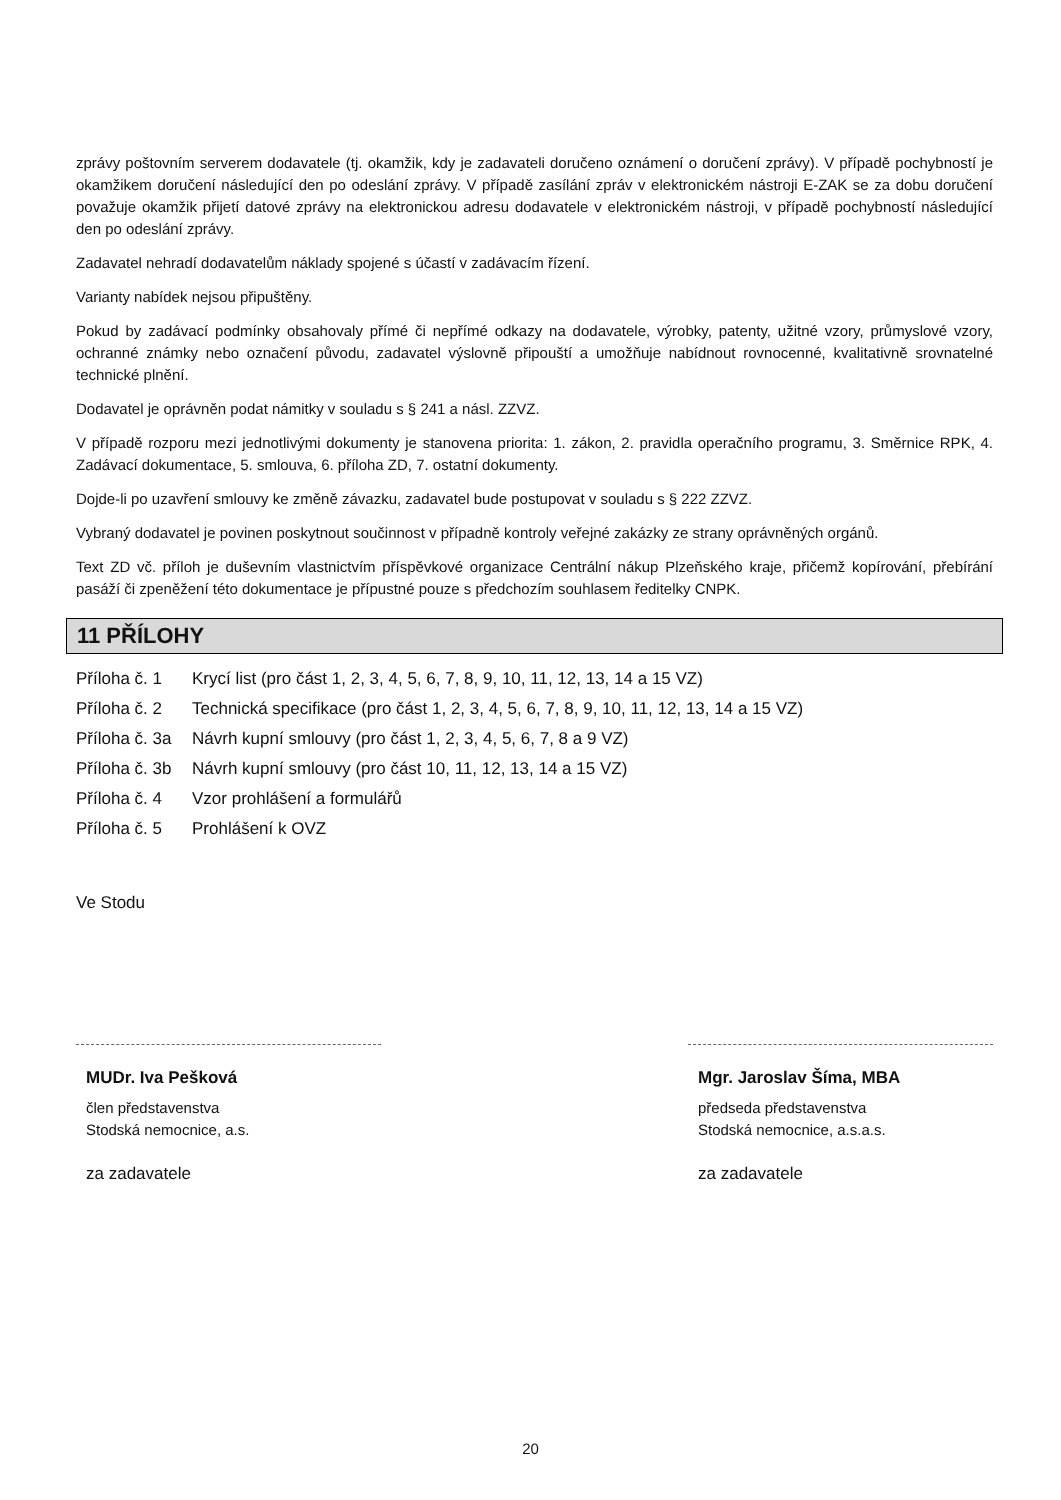zprávy poštovním serverem dodavatele (tj. okamžik, kdy je zadavateli doručeno oznámení o doručení zprávy). V případě pochybností je okamžikem doručení následující den po odeslání zprávy. V případě zasílání zpráv v elektronickém nástroji E-ZAK se za dobu doručení považuje okamžik přijetí datové zprávy na elektronickou adresu dodavatele v elektronickém nástroji, v případě pochybností následující den po odeslání zprávy.
Zadavatel nehradí dodavatelům náklady spojené s účastí v zadávacím řízení.
Varianty nabídek nejsou připuštěny.
Pokud by zadávací podmínky obsahovaly přímé či nepřímé odkazy na dodavatele, výrobky, patenty, užitné vzory, průmyslové vzory, ochranné známky nebo označení původu, zadavatel výslovně připouští a umožňuje nabídnout rovnocenné, kvalitativně srovnatelné technické plnění.
Dodavatel je oprávněn podat námitky v souladu s § 241 a násl. ZZVZ.
V případě rozporu mezi jednotlivými dokumenty je stanovena priorita: 1. zákon, 2. pravidla operačního programu, 3. Směrnice RPK, 4. Zadávací dokumentace, 5. smlouva, 6. příloha ZD, 7. ostatní dokumenty.
Dojde-li po uzavření smlouvy ke změně závazku, zadavatel bude postupovat v souladu s § 222 ZZVZ.
Vybraný dodavatel je povinen poskytnout součinnost v případně kontroly veřejné zakázky ze strany oprávněných orgánů.
Text ZD vč. příloh je duševním vlastnictvím příspěvkové organizace Centrální nákup Plzeňského kraje, přičemž kopírování, přebírání pasáží či zpeněžení této dokumentace je přípustné pouze s předchozím souhlasem ředitelky CNPK.
11 PŘÍLOHY
| Příloha č. 1 | Krycí list (pro část 1, 2, 3, 4, 5, 6, 7, 8, 9, 10, 11, 12, 13, 14 a 15 VZ) |
| Příloha č. 2 | Technická specifikace (pro část 1, 2, 3, 4, 5, 6, 7, 8, 9, 10, 11, 12, 13, 14 a 15 VZ) |
| Příloha č. 3a | Návrh kupní smlouvy (pro část 1, 2, 3, 4, 5, 6, 7, 8 a 9 VZ) |
| Příloha č. 3b | Návrh kupní smlouvy (pro část 10, 11, 12, 13, 14 a 15 VZ) |
| Příloha č. 4 | Vzor prohlášení a formulářů |
| Příloha č. 5 | Prohlášení k OVZ |
Ve Stodu
MUDr. Iva Pešková
člen představenstva
Stodská nemocnice, a.s.
za zadavatele
Mgr. Jaroslav Šíma, MBA
předseda představenstva
Stodská nemocnice, a.s.a.s.
za zadavatele
20